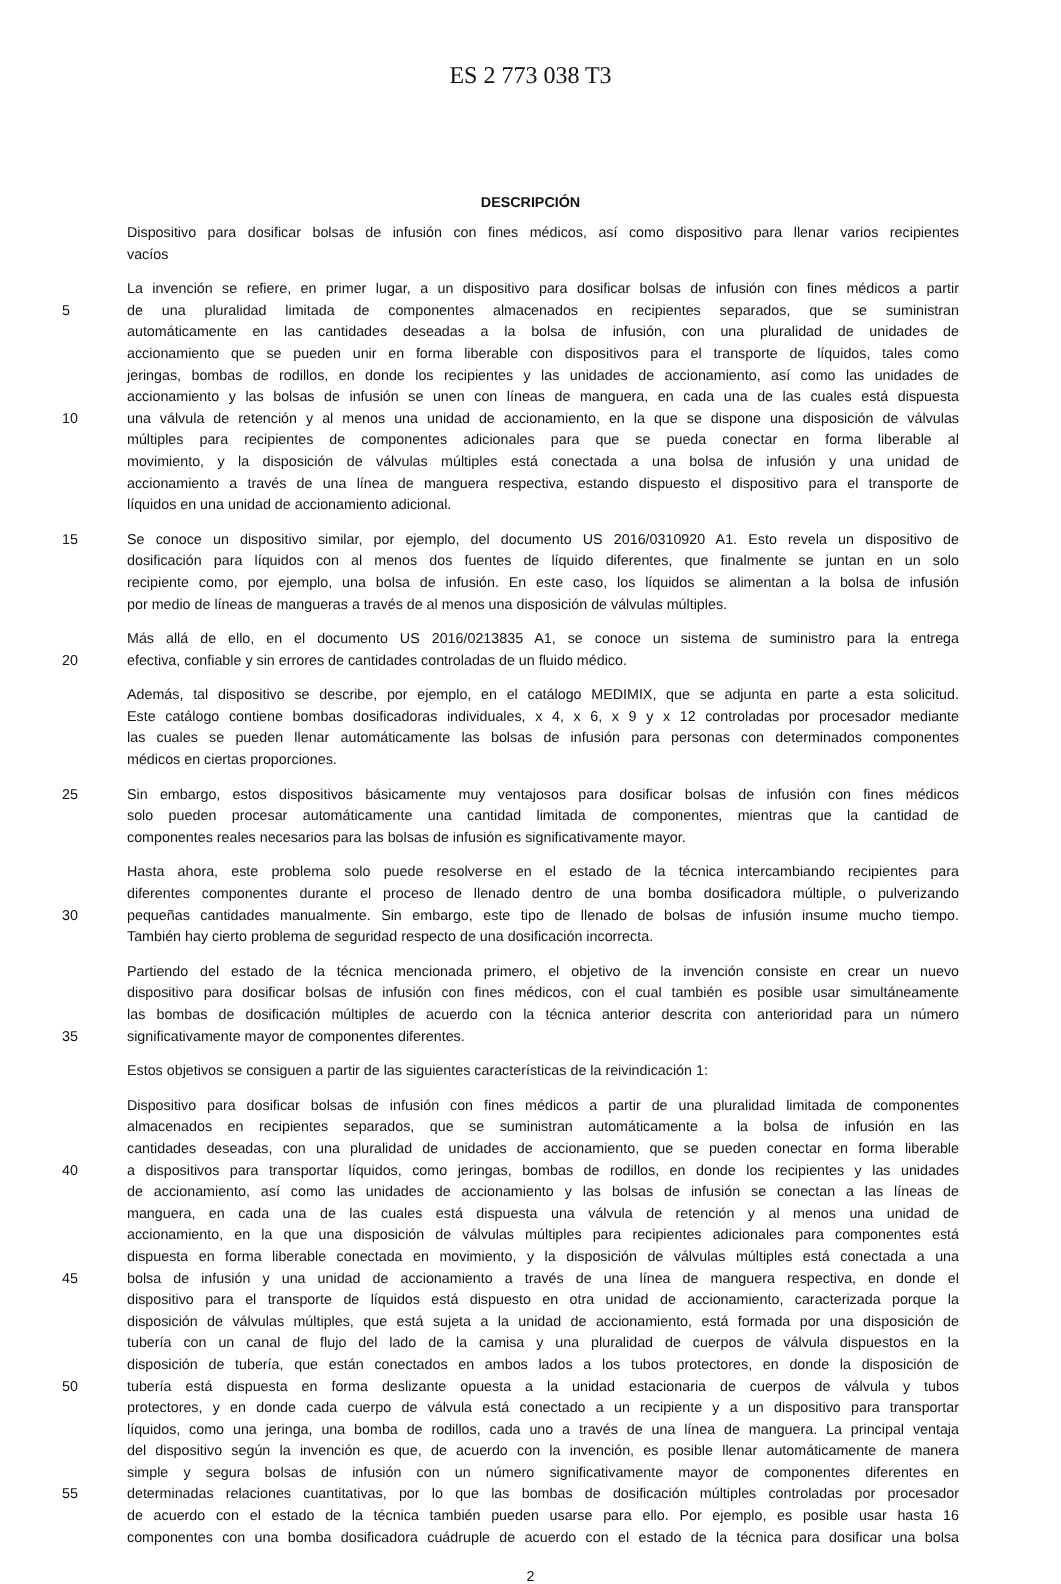ES 2 773 038 T3
DESCRIPCIÓN
Dispositivo para dosificar bolsas de infusión con fines médicos, así como dispositivo para llenar varios recipientes
vacíos
La invención se refiere, en primer lugar, a un dispositivo para dosificar bolsas de infusión con fines médicos a partir
5 de una pluralidad limitada de componentes almacenados en recipientes separados, que se suministran
automáticamente en las cantidades deseadas a la bolsa de infusión, con una pluralidad de unidades de
accionamiento que se pueden unir en forma liberable con dispositivos para el transporte de líquidos, tales como
jeringas, bombas de rodillos, en donde los recipientes y las unidades de accionamiento, así como las unidades de
accionamiento y las bolsas de infusión se unen con líneas de manguera, en cada una de las cuales está dispuesta
10 una válvula de retención y al menos una unidad de accionamiento, en la que se dispone una disposición de válvulas
múltiples para recipientes de componentes adicionales para que se pueda conectar en forma liberable al
movimiento, y la disposición de válvulas múltiples está conectada a una bolsa de infusión y una unidad de
accionamiento a través de una línea de manguera respectiva, estando dispuesto el dispositivo para el transporte de
líquidos en una unidad de accionamiento adicional.
15 Se conoce un dispositivo similar, por ejemplo, del documento US 2016/0310920 A1. Esto revela un dispositivo de
dosificación para líquidos con al menos dos fuentes de líquido diferentes, que finalmente se juntan en un solo
recipiente como, por ejemplo, una bolsa de infusión. En este caso, los líquidos se alimentan a la bolsa de infusión
por medio de líneas de mangueras a través de al menos una disposición de válvulas múltiples.
Más allá de ello, en el documento US 2016/0213835 A1, se conoce un sistema de suministro para la entrega
20 efectiva, confiable y sin errores de cantidades controladas de un fluido médico.
Además, tal dispositivo se describe, por ejemplo, en el catálogo MEDIMIX, que se adjunta en parte a esta solicitud.
Este catálogo contiene bombas dosificadoras individuales, x 4, x 6, x 9 y x 12 controladas por procesador mediante
las cuales se pueden llenar automáticamente las bolsas de infusión para personas con determinados componentes
médicos en ciertas proporciones.
25 Sin embargo, estos dispositivos básicamente muy ventajosos para dosificar bolsas de infusión con fines médicos
solo pueden procesar automáticamente una cantidad limitada de componentes, mientras que la cantidad de
componentes reales necesarios para las bolsas de infusión es significativamente mayor.
Hasta ahora, este problema solo puede resolverse en el estado de la técnica intercambiando recipientes para
diferentes componentes durante el proceso de llenado dentro de una bomba dosificadora múltiple, o pulverizando
30 pequeñas cantidades manualmente. Sin embargo, este tipo de llenado de bolsas de infusión insume mucho tiempo.
También hay cierto problema de seguridad respecto de una dosificación incorrecta.
Partiendo del estado de la técnica mencionada primero, el objetivo de la invención consiste en crear un nuevo
dispositivo para dosificar bolsas de infusión con fines médicos, con el cual también es posible usar simultáneamente
las bombas de dosificación múltiples de acuerdo con la técnica anterior descrita con anterioridad para un número
35 significativamente mayor de componentes diferentes.
Estos objetivos se consiguen a partir de las siguientes características de la reivindicación 1:
Dispositivo para dosificar bolsas de infusión con fines médicos a partir de una pluralidad limitada de componentes
almacenados en recipientes separados, que se suministran automáticamente a la bolsa de infusión en las
cantidades deseadas, con una pluralidad de unidades de accionamiento, que se pueden conectar en forma liberable
40 a dispositivos para transportar líquidos, como jeringas, bombas de rodillos, en donde los recipientes y las unidades
de accionamiento, así como las unidades de accionamiento y las bolsas de infusión se conectan a las líneas de
manguera, en cada una de las cuales está dispuesta una válvula de retención y al menos una unidad de
accionamiento, en la que una disposición de válvulas múltiples para recipientes adicionales para componentes está
dispuesta en forma liberable conectada en movimiento, y la disposición de válvulas múltiples está conectada a una
45 bolsa de infusión y una unidad de accionamiento a través de una línea de manguera respectiva, en donde el
dispositivo para el transporte de líquidos está dispuesto en otra unidad de accionamiento, caracterizada porque la
disposición de válvulas múltiples, que está sujeta a la unidad de accionamiento, está formada por una disposición de
tubería con un canal de flujo del lado de la camisa y una pluralidad de cuerpos de válvula dispuestos en la
disposición de tubería, que están conectados en ambos lados a los tubos protectores, en donde la disposición de
50 tubería está dispuesta en forma deslizante opuesta a la unidad estacionaria de cuerpos de válvula y tubos
protectores, y en donde cada cuerpo de válvula está conectado a un recipiente y a un dispositivo para transportar
líquidos, como una jeringa, una bomba de rodillos, cada uno a través de una línea de manguera. La principal ventaja
del dispositivo según la invención es que, de acuerdo con la invención, es posible llenar automáticamente de manera
simple y segura bolsas de infusión con un número significativamente mayor de componentes diferentes en
55 determinadas relaciones cuantitativas, por lo que las bombas de dosificación múltiples controladas por procesador
de acuerdo con el estado de la técnica también pueden usarse para ello. Por ejemplo, es posible usar hasta 16
componentes con una bomba dosificadora cuádruple de acuerdo con el estado de la técnica para dosificar una bolsa
2